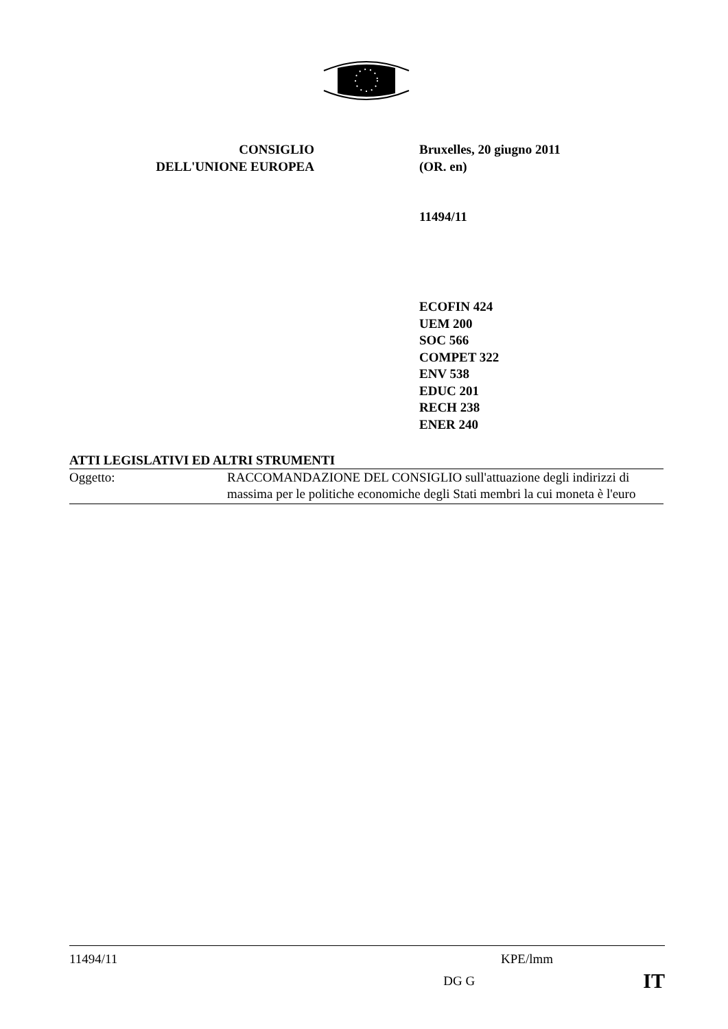CONSIGLIO
DELL'UNIONE EUROPEA
Bruxelles, 20 giugno 2011
(OR. en)
11494/11
ECOFIN 424
UEM 200
SOC 566
COMPET 322
ENV 538
EDUC 201
RECH 238
ENER 240
ATTI LEGISLATIVI ED ALTRI STRUMENTI
Oggetto: RACCOMANDAZIONE DEL CONSIGLIO sull'attuazione degli indirizzi di massima per le politiche economiche degli Stati membri la cui moneta è l'euro
11494/11 KPE/lmm
DG G IT